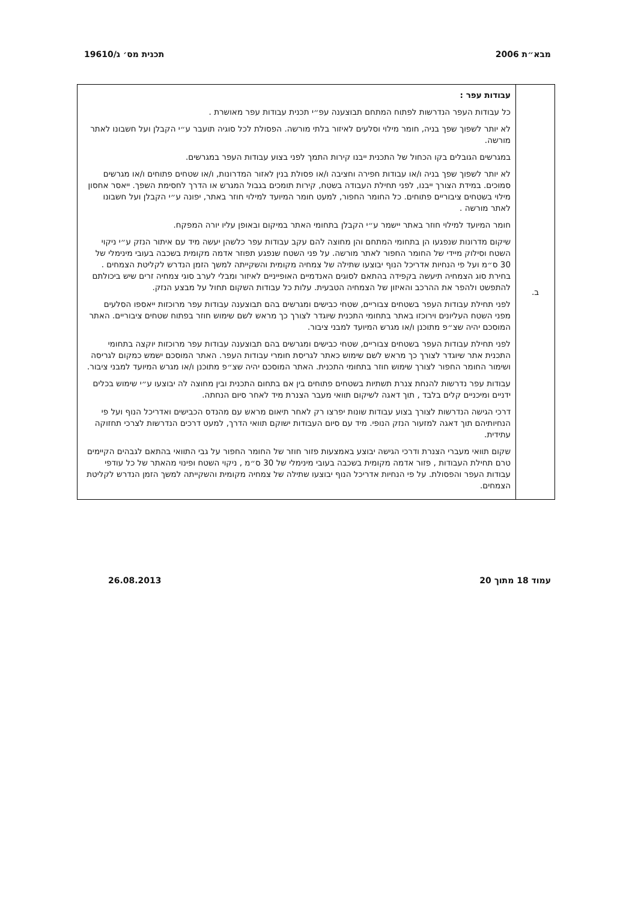מבא״ת 2006 תכנית מס׳ ג/19610
| ב. | עבודות עפר : כל עבודות העפר הנדרשות לפתוח המתחם תבוצענה עפ״י תכנית עבודות עפר מאושרת . לא יותר לשפוך שפך בניה, חומר מילוי וסלעים לאיזור בלתי מורשה. הפסולת לכל סוגיה תועבר ע״י הקבלן ועל חשבונו לאתר מורשה. במגרשים הגובלים בקו הכחול של התכנית ייבנו קירות התמך לפני בצוע עבודות העפר במגרשים. לא יותר לשפוך שפך בניה ו/או עבודות חפירה וחציבה ו/או פסולת בנין לאזור המדרונות, ו/או שטחים פתוחים ו/או מגרשים סמוכים. במידת הצורך ייבנו, לפני תחילת העבודה בשטח, קירות תומכים בגבול המגרש או הדרך לחסימת השפך. ייאסר אחסון מילוי בשטחים ציבוריים פתוחים. כל החומר החפור, למעט חומר המיועד למילוי חוזר באתר, יפונה ע״י הקבלן ועל חשבונו לאתר מורשה . חומר המיועד למילוי חוזר באתר יישמר ע״י הקבלן בתחומי האתר במיקום ובאופן עליו יורה המפקח. שיקום מדרונות שנפגעו הן בתחומי המתחם והן מחוצה להם עקב עבודות עפר כלשהן יעשה מיד עם איתור הנזק ע״י ניקוי השטח וסילוק מיידי של החומר החפור לאתר מורשה. על פני השטח שנפגע תפוזר אדמה מקומית בשכבה בעובי מינימלי של 30 ס״מ ועל פי הנחיות אדריכל הנוף יבוצעו שתילה של צמחיה מקומית והשקייתה למשך הזמן הנדרש לקליטת הצמחים . בחירת סוג הצמחיה תיעשה בקפידה בהתאם לסוגים האנדמיים האופייניים לאיזור ומבלי לערב סוגי צמחיה זרים שיש ביכולתם להתפשט ולהפר את ההרכב והאיזון של הצמחיה הטבעית. עלות כל עבודות השקום תחול על מבצע הנזק. לפני תחילת עבודות העפר בשטחים צבוריים, שטחי כבישים ומגרשים בהם תבוצענה עבודות עפר מרוכזות ייאספו הסלעים מפני השטח העליונים וירוכזו באתר בתחומי התכנית שיוגדר לצורך כך מראש לשם שימוש חוזר בפתוח שטחים ציבוריים. האתר המוסכם יהיה שצ״פ מתוכנן ו/או מגרש המיועד למבני ציבור. לפני תחילת עבודות העפר בשטחים צבוריים, שטחי כבישים ומגרשים בהם תבוצענה עבודות עפר מרוכזות יוקצה בתחומי התכנית אתר שיוגדר לצורך כך מראש לשם שימוש כאתר לגריסת חומרי עבודות העפר. האתר המוסכם ישמש כמקום לגריסה ושימור החומר החפור לצורך שימוש חוזר בתחומי התכנית. האתר המוסכם יהיה שצ״פ מתוכנן ו/או מגרש המיועד למבני ציבור. עבודות עפר נדרשות להנחת צנרת תשתיות בשטחים פתוחים בין אם בתחום התכנית ובין מחוצה לה יבוצעו ע״י שימוש בכלים ידניים ומיכניים קלים בלבד , תוך דאגה לשיקום תוואי מעבר הצנרת מיד לאחר סיום הנחתה. דרכי הגישה הנדרשות לצורך בצוע עבודות שונות יפרצו רק לאחר תיאום מראש עם מהנדס הכבישים ואדריכל הנוף ועל פי הנחיותיהם תוך דאגה למזעור הנזק הנופי. מיד עם סיום העבודות ישוקם תוואי הדרך, למעט דרכים הנדרשות לצרכי תחזוקה עתידית. שקום תוואי מעברי הצנרת ודרכי הגישה יבוצע באמצעות פזור חוזר של החומר החפור על גבי התוואי בהתאם לגבהים הקיימים טרם תחילת העבודות , פזור אדמה מקומית בשכבה בעובי מינימלי של 30 ס״מ , ניקוי השטח ופינוי מהאתר של כל עודפי עבודות העפר והפסולת. על פי הנחיות אדריכל הנוף יבוצעו שתילה של צמחיה מקומית והשקייתה למשך הזמן הנדרש לקליטת הצמחים. |
עמוד 18 מתוך 20 26.08.2013